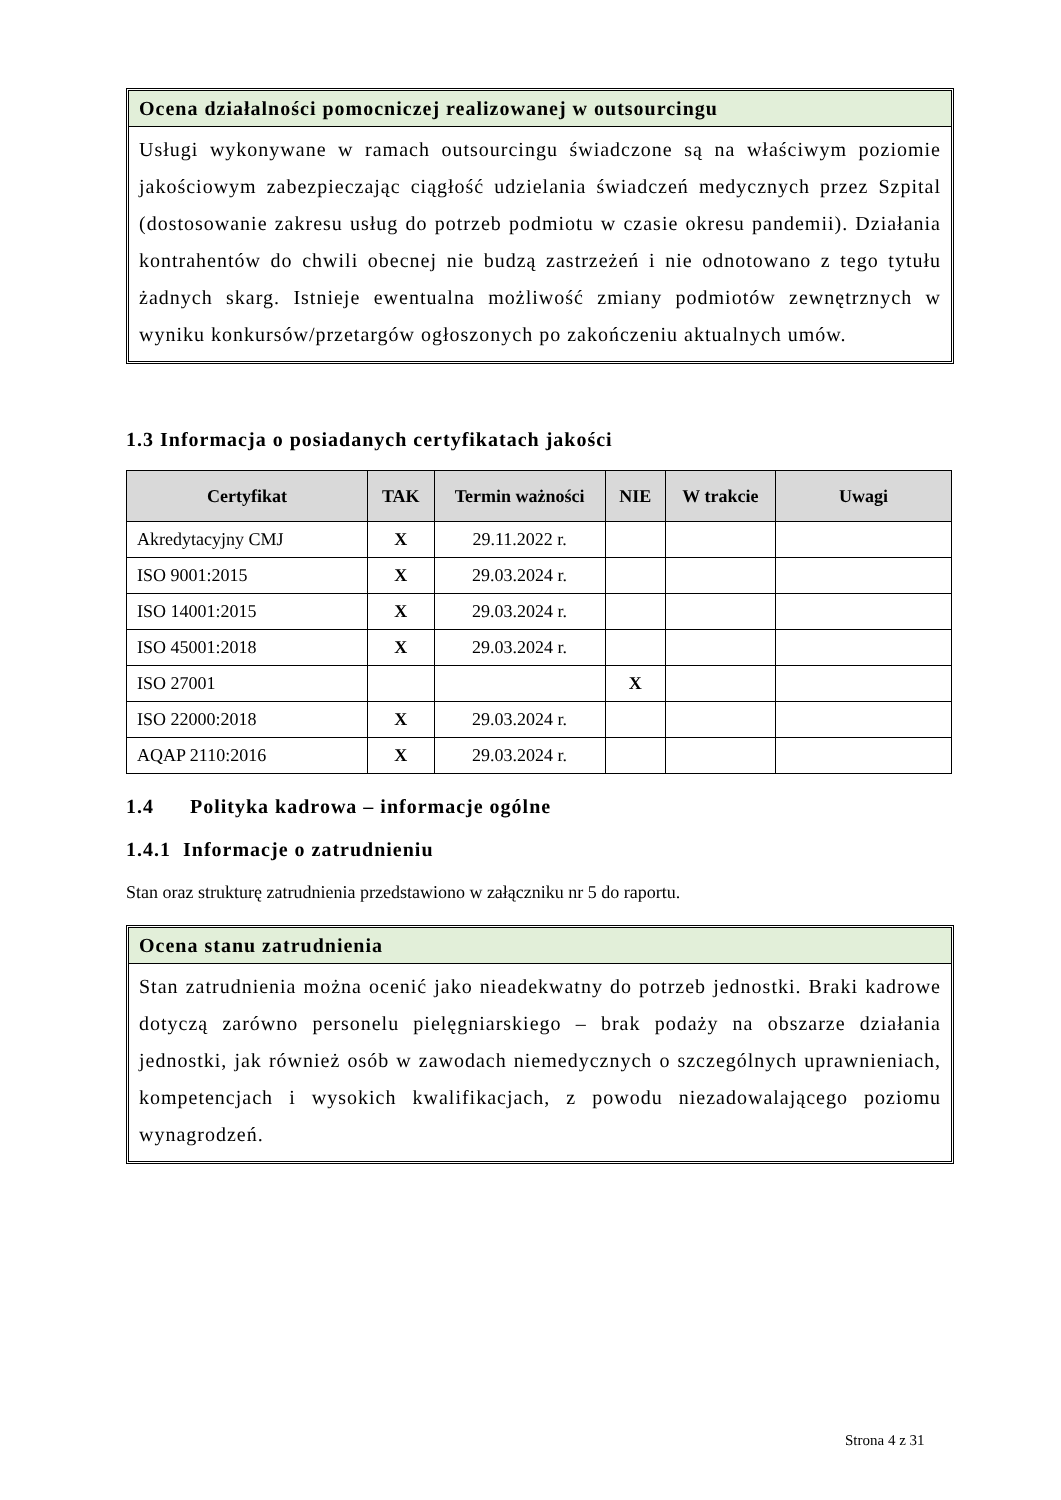Ocena działalności pomocniczej realizowanej w outsourcingu
Usługi wykonywane w ramach outsourcingu świadczone są na właściwym poziomie jakościowym zabezpieczając ciągłość udzielania świadczeń medycznych przez Szpital (dostosowanie zakresu usług do potrzeb podmiotu w czasie okresu pandemii). Działania kontrahentów do chwili obecnej nie budzą zastrzeżeń i nie odnotowano z tego tytułu żadnych skarg. Istnieje ewentualna możliwość zmiany podmiotów zewnętrznych w wyniku konkursów/przetargów ogłoszonych po zakończeniu aktualnych umów.
1.3 Informacja o posiadanych certyfikatach jakości
| Certyfikat | TAK | Termin ważności | NIE | W trakcie | Uwagi |
| --- | --- | --- | --- | --- | --- |
| Akredytacyjny CMJ | X | 29.11.2022 r. | | | |
| ISO 9001:2015 | X | 29.03.2024 r. | | | |
| ISO 14001:2015 | X | 29.03.2024 r. | | | |
| ISO 45001:2018 | X | 29.03.2024 r. | | | |
| ISO 27001 | | | X | | |
| ISO 22000:2018 | X | 29.03.2024 r. | | | |
| AQAP 2110:2016 | X | 29.03.2024 r. | | | |
1.4 Polityka kadrowa – informacje ogólne
1.4.1 Informacje o zatrudnieniu
Stan oraz strukturę zatrudnienia przedstawiono w załączniku nr 5 do raportu.
Ocena stanu zatrudnienia
Stan zatrudnienia można ocenić jako nieadekwatny do potrzeb jednostki. Braki kadrowe dotyczą zarówno personelu pielęgniarskiego – brak podaży na obszarze działania jednostki, jak również osób w zawodach niemedycznych o szczególnych uprawnieniach, kompetencjach i wysokich kwalifikacjach, z powodu niezadowalającego poziomu wynagrodzeń.
Strona 4 z 31